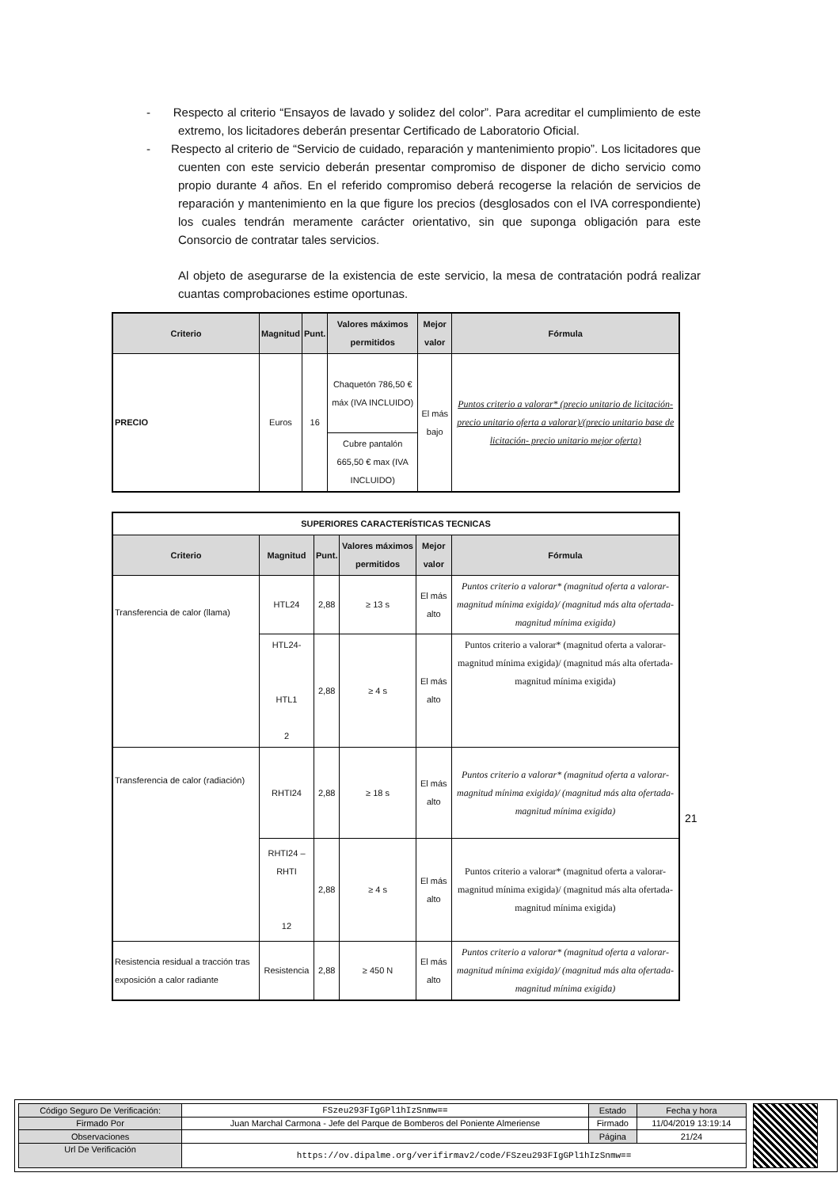- Respecto al criterio “Ensayos de lavado y solidez del color”. Para acreditar el cumplimiento de este extremo, los licitadores deberán presentar Certificado de Laboratorio Oficial.
- Respecto al criterio de “Servicio de cuidado, reparación y mantenimiento propio”. Los licitadores que cuenten con este servicio deberán presentar compromiso de disponer de dicho servicio como propio durante 4 años. En el referido compromiso deberá recogerse la relación de servicios de reparación y mantenimiento en la que figure los precios (desglosados con el IVA correspondiente) los cuales tendrán meramente carácter orientativo, sin que suponga obligación para este Consorcio de contratar tales servicios.
Al objeto de asegurarse de la existencia de este servicio, la mesa de contratación podrá realizar cuantas comprobaciones estime oportunas.
| Criterio | Magnitud | Punt. | Valores máximos permitidos | Mejor valor | Fórmula |
| --- | --- | --- | --- | --- | --- |
| PRECIO | Euros | 16 | Chaquetón 786,50 € máx (IVA INCLUIDO) | El más bajo | Puntos criterio a valorar* (precio unitario de licitación- precio unitario oferta a valorar)/(precio unitario base de licitación- precio unitario mejor oferta) |
| | | | Cubre pantalón 665,50 € max (IVA INCLUIDO) | | |
| SUPERIORES CARACTERÍSTICAS TECNICAS | | | | | |
| --- | --- | --- | --- | --- | --- |
| Criterio | Magnitud | Punt. | Valores máximos permitidos | Mejor valor | Fórmula |
| Transferencia de calor (llama) | HTL24 | 2,88 | ≥ 13 s | El más alto | Puntos criterio a valorar* (magnitud oferta a valorar- magnitud mínima exigida)/ (magnitud más alta ofertada- magnitud mínima exigida) |
| | HTL24- HTL1 2 | 2,88 | ≥ 4 s | El más alto | Puntos criterio a valorar* (magnitud oferta a valorar- magnitud mínima exigida)/ (magnitud más alta ofertada- magnitud mínima exigida) |
| Transferencia de calor (radiación) | RHTI24 | 2,88 | ≥ 18 s | El más alto | Puntos criterio a valorar* (magnitud oferta a valorar- magnitud mínima exigida)/ (magnitud más alta ofertada- magnitud mínima exigida) |
| | RHTI24 – RHTI 12 | 2,88 | ≥ 4 s | El más alto | Puntos criterio a valorar* (magnitud oferta a valorar- magnitud mínima exigida)/ (magnitud más alta ofertada- magnitud mínima exigida) |
| Resistencia residual a tracción tras exposición a calor radiante | Resistencia | 2,88 | ≥ 450 N | El más alto | Puntos criterio a valorar* (magnitud oferta a valorar- magnitud mínima exigida)/ (magnitud más alta ofertada- magnitud mínima exigida) |
21
| Código Seguro De Verificación: | FSzeu293FIgGPl1hIzSnmw== | Estado | Fecha y hora |
| Firmado Por | Juan Marchal Carmona - Jefe del Parque de Bomberos del Poniente Almeriense | Firmado | 11/04/2019 13:19:14 |
| Observaciones | | Página | 21/24 |
| Url De Verificación | https://ov.dipalme.org/verifirmav2/code/FSzeu293FIgGPl1hIzSnmw== | | |